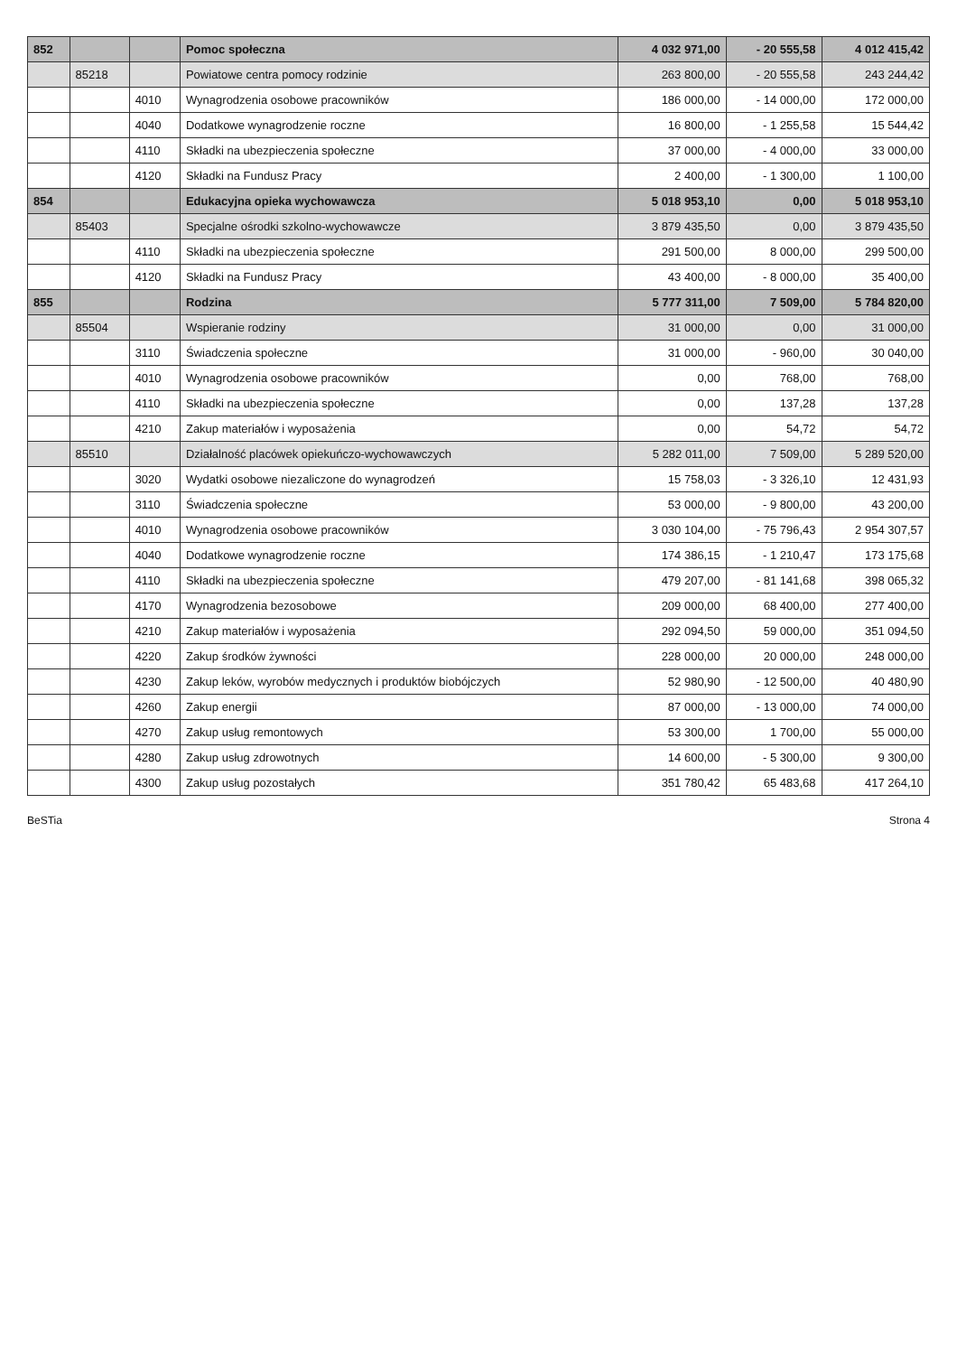| 852 | | | Pomoc społeczna | 4 032 971,00 | - 20 555,58 | 4 012 415,42 |
| | 85218 | | Powiatowe centra pomocy rodzinie | 263 800,00 | - 20 555,58 | 243 244,42 |
| | | 4010 | Wynagrodzenia osobowe pracowników | 186 000,00 | - 14 000,00 | 172 000,00 |
| | | 4040 | Dodatkowe wynagrodzenie roczne | 16 800,00 | - 1 255,58 | 15 544,42 |
| | | 4110 | Składki na ubezpieczenia społeczne | 37 000,00 | - 4 000,00 | 33 000,00 |
| | | 4120 | Składki na Fundusz Pracy | 2 400,00 | - 1 300,00 | 1 100,00 |
| 854 | | | Edukacyjna opieka wychowawcza | 5 018 953,10 | 0,00 | 5 018 953,10 |
| | 85403 | | Specjalne ośrodki szkolno-wychowawcze | 3 879 435,50 | 0,00 | 3 879 435,50 |
| | | 4110 | Składki na ubezpieczenia społeczne | 291 500,00 | 8 000,00 | 299 500,00 |
| | | 4120 | Składki na Fundusz Pracy | 43 400,00 | - 8 000,00 | 35 400,00 |
| 855 | | | Rodzina | 5 777 311,00 | 7 509,00 | 5 784 820,00 |
| | 85504 | | Wspieranie rodziny | 31 000,00 | 0,00 | 31 000,00 |
| | | 3110 | Świadczenia społeczne | 31 000,00 | - 960,00 | 30 040,00 |
| | | 4010 | Wynagrodzenia osobowe pracowników | 0,00 | 768,00 | 768,00 |
| | | 4110 | Składki na ubezpieczenia społeczne | 0,00 | 137,28 | 137,28 |
| | | 4210 | Zakup materiałów i wyposażenia | 0,00 | 54,72 | 54,72 |
| | 85510 | | Działalność placówek opiekuńczo-wychowawczych | 5 282 011,00 | 7 509,00 | 5 289 520,00 |
| | | 3020 | Wydatki osobowe niezaliczone do wynagrodzeń | 15 758,03 | - 3 326,10 | 12 431,93 |
| | | 3110 | Świadczenia społeczne | 53 000,00 | - 9 800,00 | 43 200,00 |
| | | 4010 | Wynagrodzenia osobowe pracowników | 3 030 104,00 | - 75 796,43 | 2 954 307,57 |
| | | 4040 | Dodatkowe wynagrodzenie roczne | 174 386,15 | - 1 210,47 | 173 175,68 |
| | | 4110 | Składki na ubezpieczenia społeczne | 479 207,00 | - 81 141,68 | 398 065,32 |
| | | 4170 | Wynagrodzenia bezosobowe | 209 000,00 | 68 400,00 | 277 400,00 |
| | | 4210 | Zakup materiałów i wyposażenia | 292 094,50 | 59 000,00 | 351 094,50 |
| | | 4220 | Zakup środków żywności | 228 000,00 | 20 000,00 | 248 000,00 |
| | | 4230 | Zakup leków, wyrobów medycznych i produktów biobójczych | 52 980,90 | - 12 500,00 | 40 480,90 |
| | | 4260 | Zakup energii | 87 000,00 | - 13 000,00 | 74 000,00 |
| | | 4270 | Zakup usług remontowych | 53 300,00 | 1 700,00 | 55 000,00 |
| | | 4280 | Zakup usług zdrowotnych | 14 600,00 | - 5 300,00 | 9 300,00 |
| | | 4300 | Zakup usług pozostałych | 351 780,42 | 65 483,68 | 417 264,10 |
BeSTia Strona 4